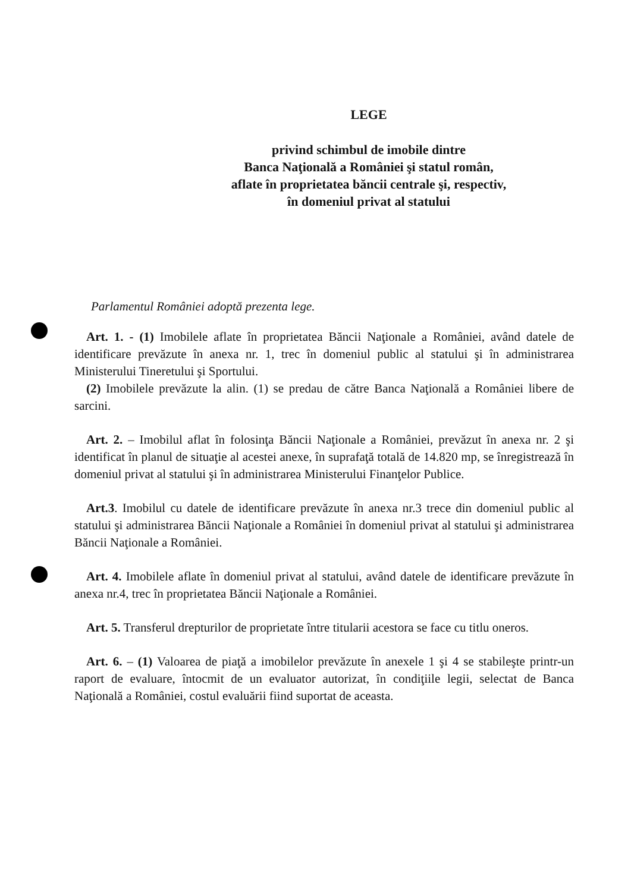LEGE
privind schimbul de imobile dintre
Banca Naţională a României şi statul român,
aflate în proprietatea băncii centrale şi, respectiv,
în domeniul privat al statului
Parlamentul României adoptă prezenta lege.
Art. 1. - (1) Imobilele aflate în proprietatea Băncii Naţionale a României, având datele de identificare prevăzute în anexa nr. 1, trec în domeniul public al statului şi în administrarea Ministerului Tineretului şi Sportului.
(2) Imobilele prevăzute la alin. (1) se predau de către Banca Naţională a României libere de sarcini.
Art. 2. – Imobilul aflat în folosinţa Băncii Naţionale a României, prevăzut în anexa nr. 2 şi identificat în planul de situaţie al acestei anexe, în suprafaţă totală de 14.820 mp, se înregistrează în domeniul privat al statului şi în administrarea Ministerului Finanţelor Publice.
Art.3. Imobilul cu datele de identificare prevăzute în anexa nr.3 trece din domeniul public al statului şi administrarea Băncii Naţionale a României în domeniul privat al statului şi administrarea Băncii Naţionale a României.
Art. 4. Imobilele aflate în domeniul privat al statului, având datele de identificare prevăzute în anexa nr.4, trec în proprietatea Băncii Naţionale a României.
Art. 5. Transferul drepturilor de proprietate între titularii acestora se face cu titlu oneros.
Art. 6. – (1) Valoarea de piaţă a imobilelor prevăzute în anexele 1 şi 4 se stabileşte printr-un raport de evaluare, întocmit de un evaluator autorizat, în condiţiile legii, selectat de Banca Naţională a României, costul evaluării fiind suportat de aceasta.